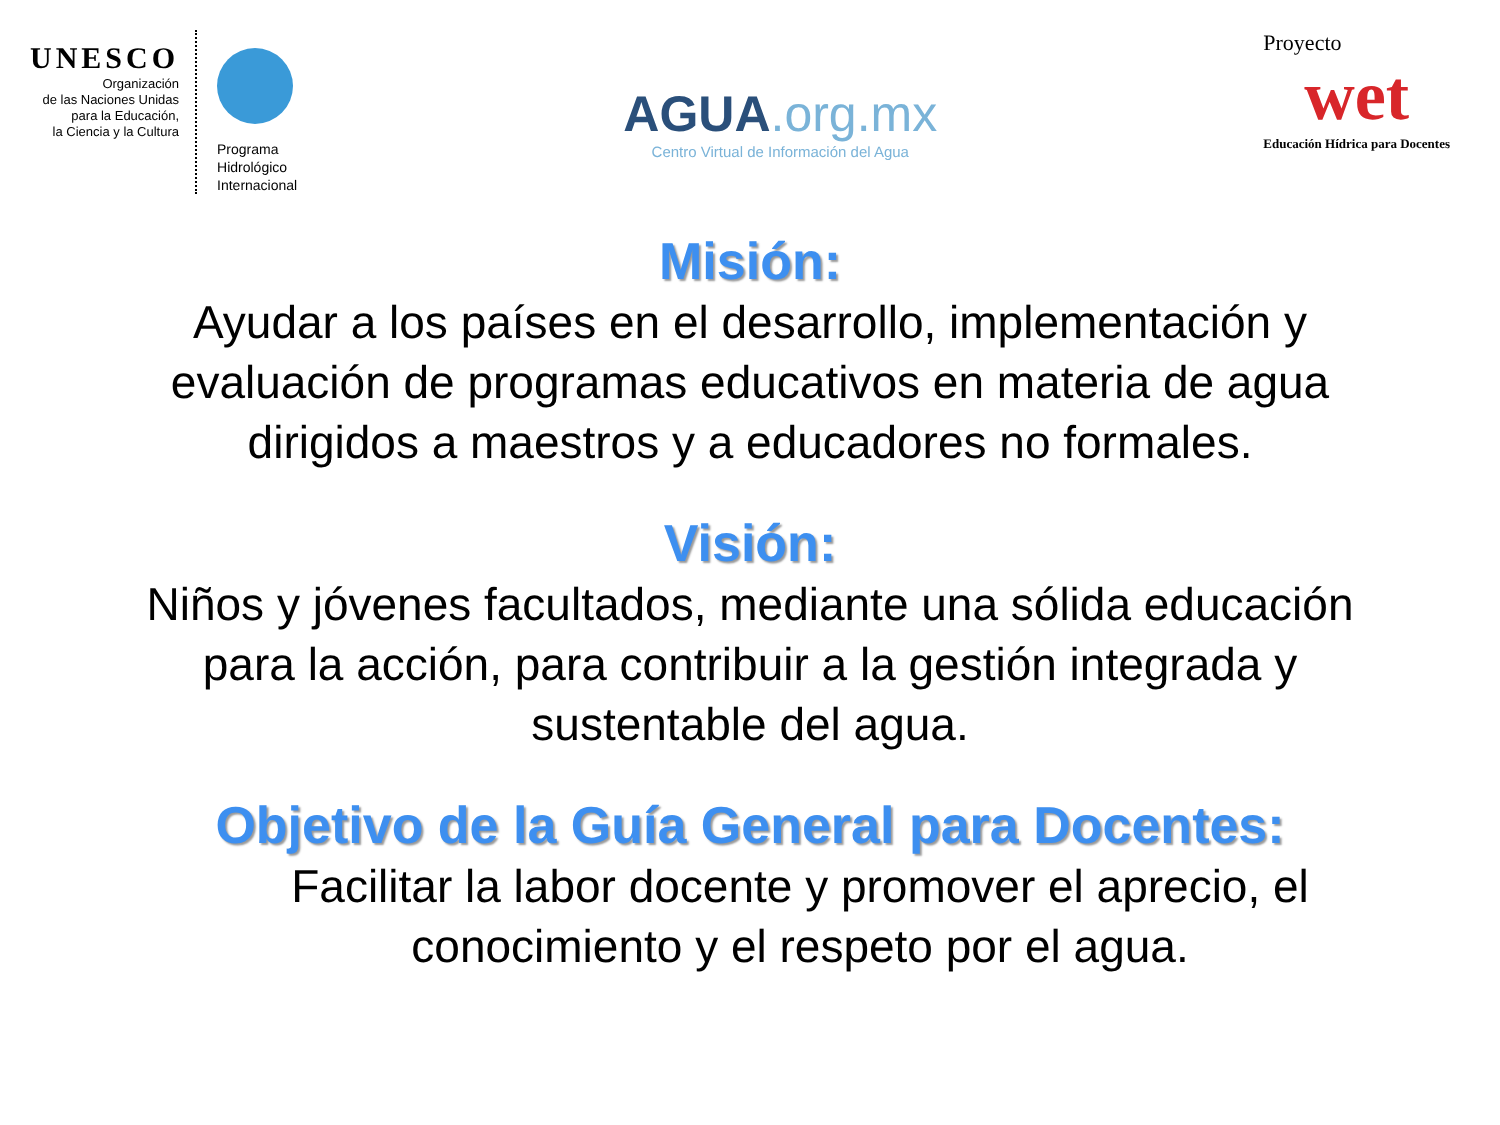UNESCO
Organización
de las Naciones Unidas
para la Educación,
la Ciencia y la Cultura
Programa
Hidrológico
Internacional
AGUA.org.mx
Centro Virtual de Información del Agua
Proyecto
wet
Educación Hídrica para Docentes
Misión:
Ayudar a los países en el desarrollo, implementación y
evaluación de programas educativos en materia de agua
dirigidos a maestros y a educadores no formales.
Visión:
Niños y jóvenes facultados, mediante una sólida educación
para la acción, para contribuir a la gestión integrada y
sustentable del agua.
Objetivo de la Guía General para Docentes:
Facilitar la labor docente y promover el aprecio, el
conocimiento y el respeto por el agua.